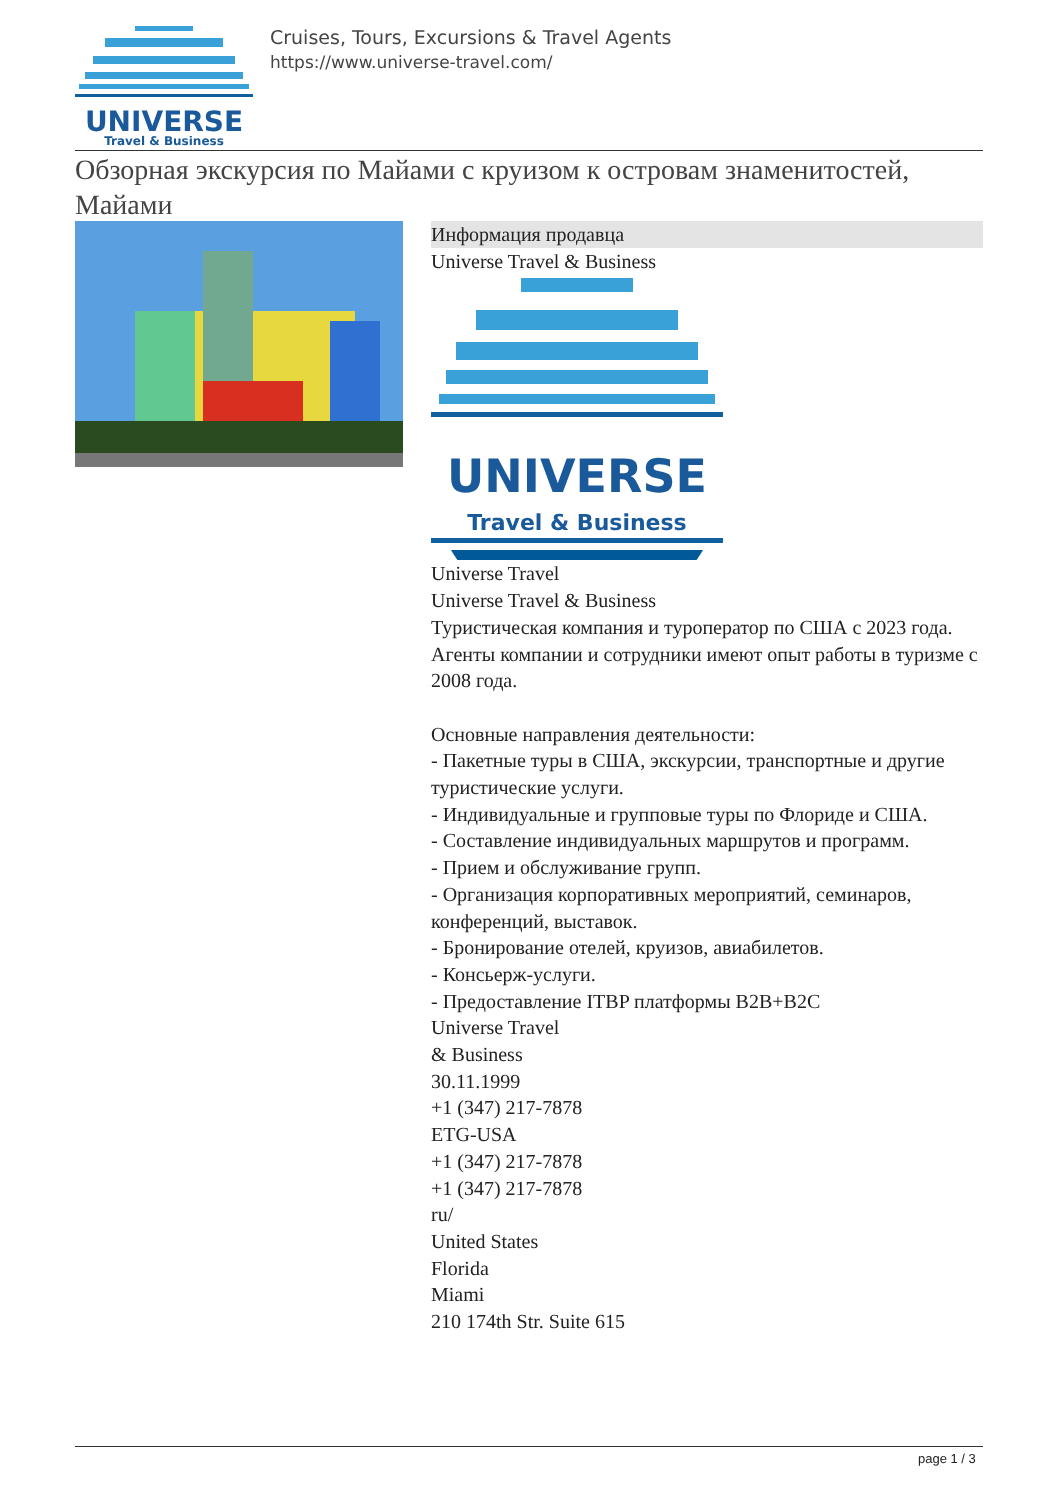UNIVERSE
Travel & Business
Cruises, Tours, Excursions & Travel Agents
https://www.universe-travel.com/
Обзорная экскурсия по Майами с круизом к островам знаменитостей, Майами
Информация продавца
Universe Travel & Business
UNIVERSE
Travel & Business
Universe Travel
Universe Travel & Business
Туристическая компания и туроператор по США с 2023 года.
Агенты компании и сотрудники имеют опыт работы в туризме с 2008 года.
Основные направления деятельности:
- Пакетные туры в США, экскурсии, транспортные и другие туристические услуги.
- Индивидуальные и групповые туры по Флориде и США.
- Составление индивидуальных маршрутов и программ.
- Прием и обслуживание групп.
- Организация корпоративных мероприятий, семинаров, конференций, выставок.
- Бронирование отелей, круизов, авиабилетов.
- Консьерж-услуги.
- Предоставление ITBP платформы B2B+B2C
Universe Travel
& Business
30.11.1999
+1 (347) 217-7878
ETG-USA
+1 (347) 217-7878
+1 (347) 217-7878
ru/
United States
Florida
Miami
210 174th Str. Suite 615
page 1 / 3